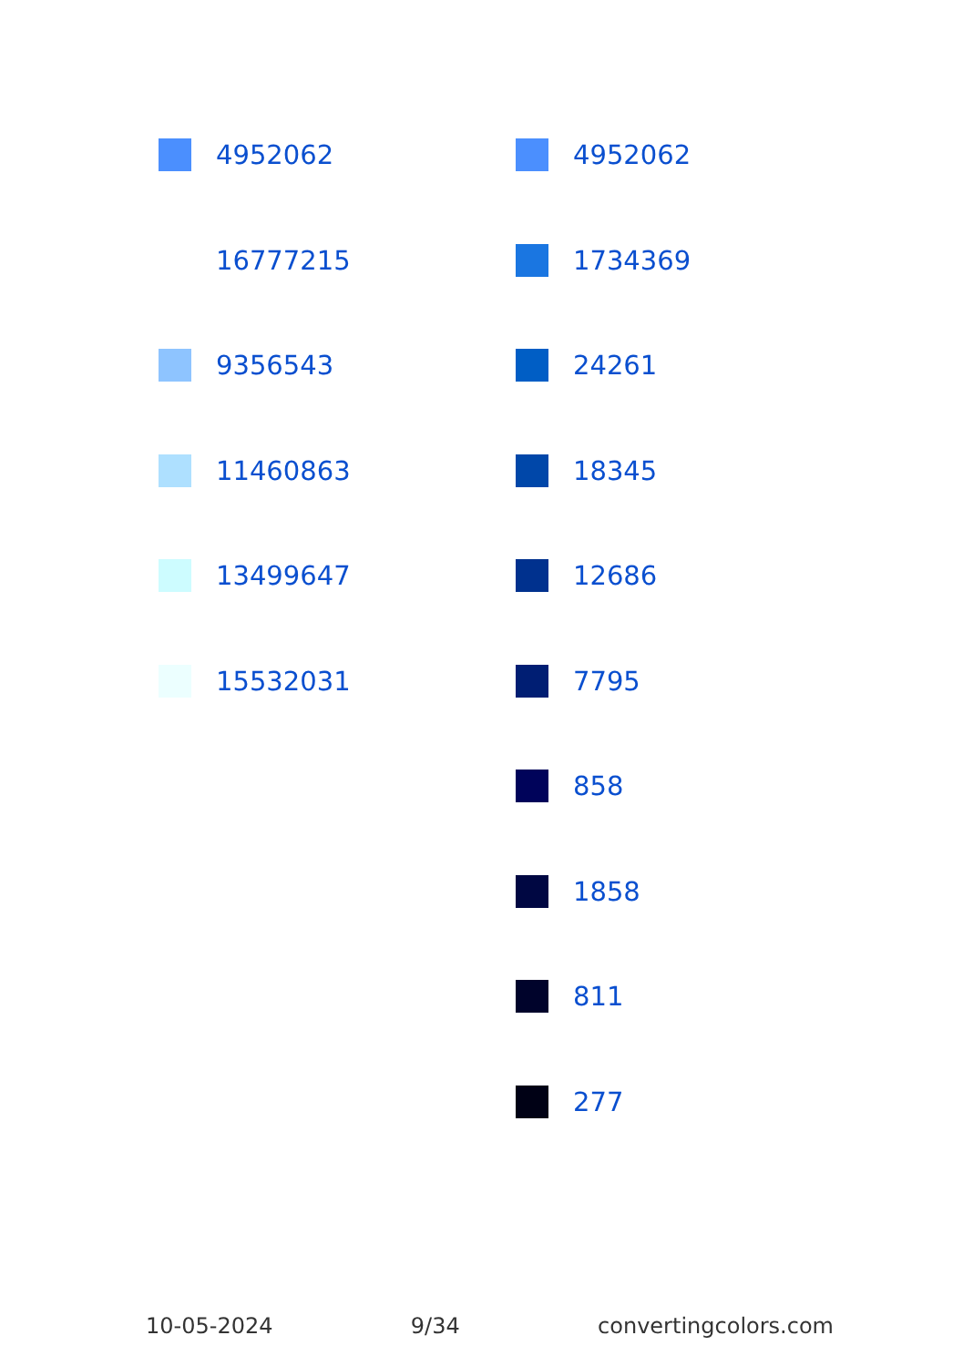4952062
16777215
9356543
11460863
13499647
15532031
4952062
1734369
24261
18345
12686
7795
858
1858
811
277
10-05-2024 9/34 convertingcolors.com